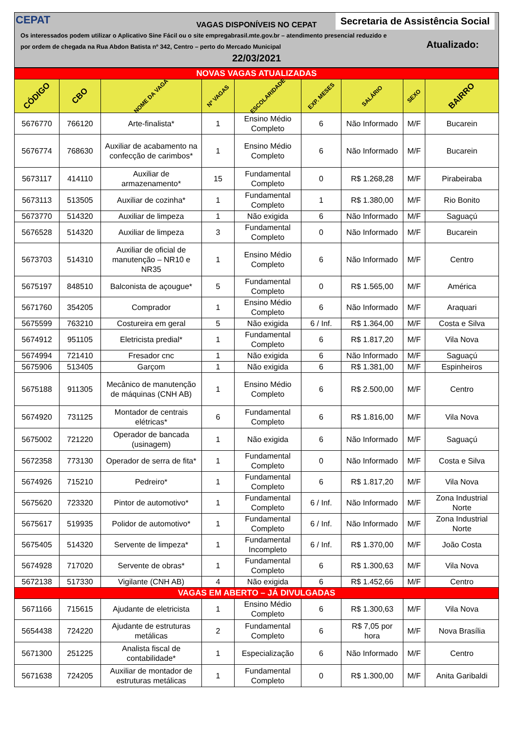CEPAT
Secretaria de Assistência Social
VAGAS DISPONÍVEIS NO CEPAT
Os interessados podem utilizar o Aplicativo Sine Fácil ou o site empregabrasil.mte.gov.br – atendimento presencial reduzido e por ordem de chegada na Rua Abdon Batista nº 342, Centro – perto do Mercado Municipal
Atualizado:
22/03/2021
| NOVAS VAGAS ATUALIZADAS | | | | | | | | |
| CÓDIGO | CBO | NOME DA VAGA | Nº VAGAS | ESCOLARIDADE | EXP. MESES | SALÁRIO | SEXO | BAIRRO |
| 5676770 | 766120 | Arte-finalista* | 1 | Ensino Médio Completo | 6 | Não Informado | M/F | Bucarein |
| 5676774 | 768630 | Auxiliar de acabamento na confecção de carimbos* | 1 | Ensino Médio Completo | 6 | Não Informado | M/F | Bucarein |
| 5673117 | 414110 | Auxiliar de armazenamento* | 15 | Fundamental Completo | 0 | R$ 1.268,28 | M/F | Pirabeiraba |
| 5673113 | 513505 | Auxiliar de cozinha* | 1 | Fundamental Completo | 1 | R$ 1.380,00 | M/F | Rio Bonito |
| 5673770 | 514320 | Auxiliar de limpeza | 1 | Não exigida | 6 | Não Informado | M/F | Saguaçú |
| 5676528 | 514320 | Auxiliar de limpeza | 3 | Fundamental Completo | 0 | Não Informado | M/F | Bucarein |
| 5673703 | 514310 | Auxiliar de oficial de manutenção – NR10 e NR35 | 1 | Ensino Médio Completo | 6 | Não Informado | M/F | Centro |
| 5675197 | 848510 | Balconista de açougue* | 5 | Fundamental Completo | 0 | R$ 1.565,00 | M/F | América |
| 5671760 | 354205 | Comprador | 1 | Ensino Médio Completo | 6 | Não Informado | M/F | Araquari |
| 5675599 | 763210 | Costureira em geral | 5 | Não exigida | 6 / Inf. | R$ 1.364,00 | M/F | Costa e Silva |
| 5674912 | 951105 | Eletricista predial* | 1 | Fundamental Completo | 6 | R$ 1.817,20 | M/F | Vila Nova |
| 5674994 | 721410 | Fresador cnc | 1 | Não exigida | 6 | Não Informado | M/F | Saguaçú |
| 5675906 | 513405 | Garçom | 1 | Não exigida | 6 | R$ 1.381,00 | M/F | Espinheiros |
| 5675188 | 911305 | Mecânico de manutenção de máquinas (CNH AB) | 1 | Ensino Médio Completo | 6 | R$ 2.500,00 | M/F | Centro |
| 5674920 | 731125 | Montador de centrais elétricas* | 6 | Fundamental Completo | 6 | R$ 1.816,00 | M/F | Vila Nova |
| 5675002 | 721220 | Operador de bancada (usinagem) | 1 | Não exigida | 6 | Não Informado | M/F | Saguaçú |
| 5672358 | 773130 | Operador de serra de fita* | 1 | Fundamental Completo | 0 | Não Informado | M/F | Costa e Silva |
| 5674926 | 715210 | Pedreiro* | 1 | Fundamental Completo | 6 | R$ 1.817,20 | M/F | Vila Nova |
| 5675620 | 723320 | Pintor de automotivo* | 1 | Fundamental Completo | 6 / Inf. | Não Informado | M/F | Zona Industrial Norte |
| 5675617 | 519935 | Polidor de automotivo* | 1 | Fundamental Completo | 6 / Inf. | Não Informado | M/F | Zona Industrial Norte |
| 5675405 | 514320 | Servente de limpeza* | 1 | Fundamental Incompleto | 6 / Inf. | R$ 1.370,00 | M/F | João Costa |
| 5674928 | 717020 | Servente de obras* | 1 | Fundamental Completo | 6 | R$ 1.300,63 | M/F | Vila Nova |
| 5672138 | 517330 | Vigilante (CNH AB) | 4 | Não exigida | 6 | R$ 1.452,66 | M/F | Centro |
| VAGAS EM ABERTO – JÁ DIVULGADAS | | | | | | | | |
| 5671166 | 715615 | Ajudante de eletricista | 1 | Ensino Médio Completo | 6 | R$ 1.300,63 | M/F | Vila Nova |
| 5654438 | 724220 | Ajudante de estruturas metálicas | 2 | Fundamental Completo | 6 | R$ 7,05 por hora | M/F | Nova Brasília |
| 5671300 | 251225 | Analista fiscal de contabilidade* | 1 | Especialização | 6 | Não Informado | M/F | Centro |
| 5671638 | 724205 | Auxiliar de montador de estruturas metálicas | 1 | Fundamental Completo | 0 | R$ 1.300,00 | M/F | Anita Garibaldi |